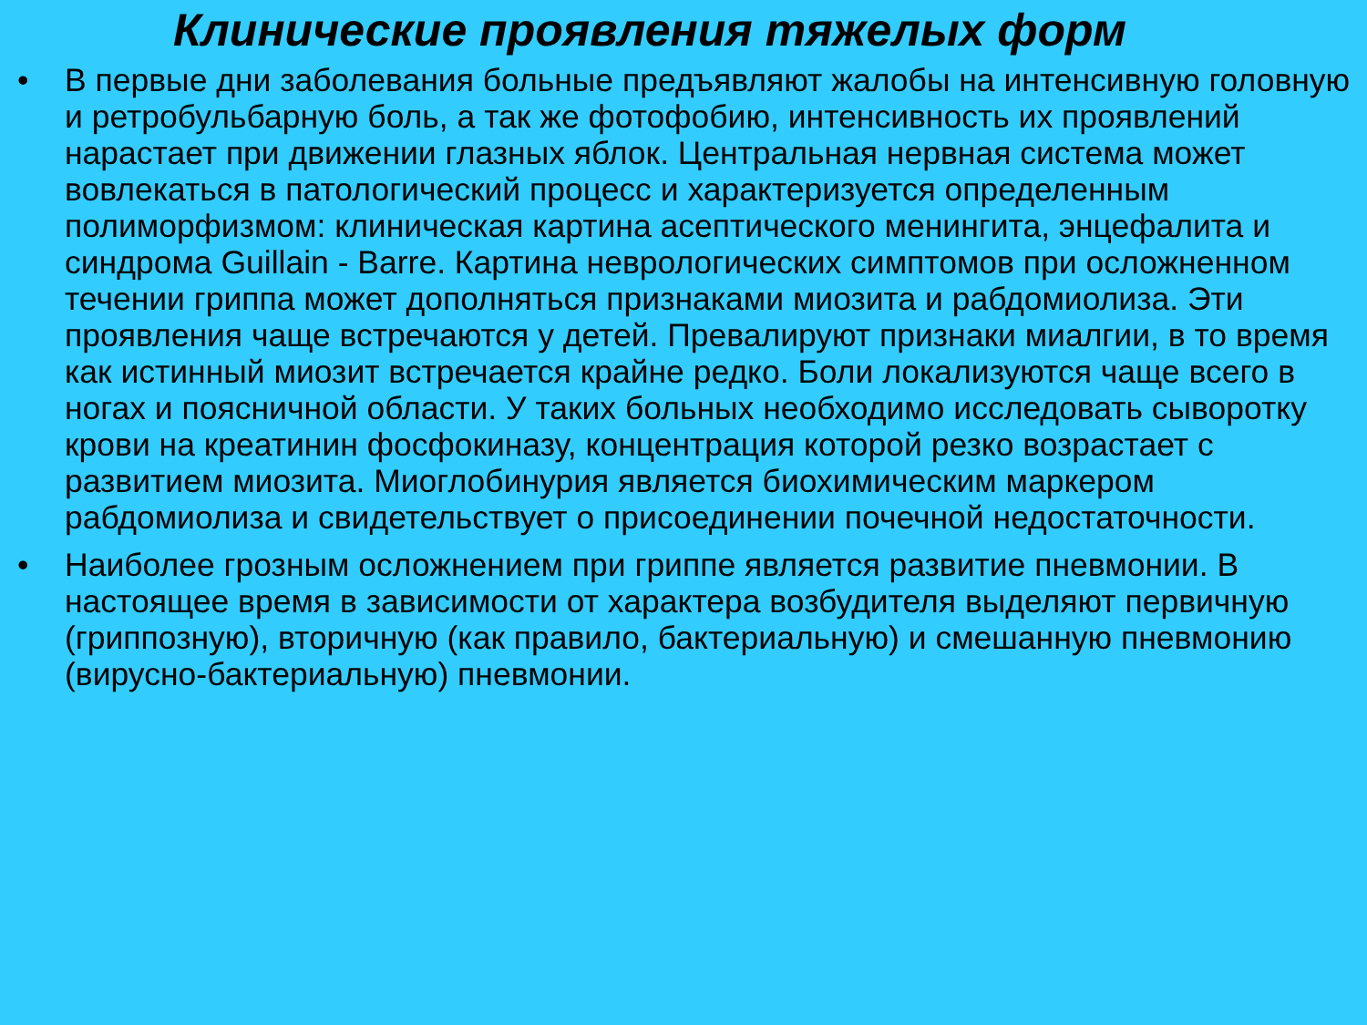Клинические проявления тяжелых форм
• В первые дни заболевания больные предъявляют жалобы на интенсивную головную и ретробульбарную боль, а так же фотофобию, интенсивность их проявлений нарастает при движении глазных яблок. Центральная нервная система может вовлекаться в патологический процесс и характеризуется определенным полиморфизмом: клиническая картина асептического менингита, энцефалита и синдрома Guillain - Barre. Картина неврологических симптомов при осложненном течении гриппа может дополняться признаками миозита и рабдомиолиза. Эти проявления чаще встречаются у детей. Превалируют признаки миалгии, в то время как истинный миозит встречается крайне редко. Боли локализуются чаще всего в ногах и поясничной области. У таких больных необходимо исследовать сыворотку крови на креатинин фосфокиназу, концентрация которой резко возрастает с развитием миозита. Миоглобинурия является биохимическим маркером рабдомиолиза и свидетельствует о присоединении почечной недостаточности.
• Наиболее грозным осложнением при гриппе является развитие пневмонии. В настоящее время в зависимости от характера возбудителя выделяют первичную (гриппозную), вторичную (как правило, бактериальную) и смешанную пневмонию (вирусно-бактериальную) пневмонии.